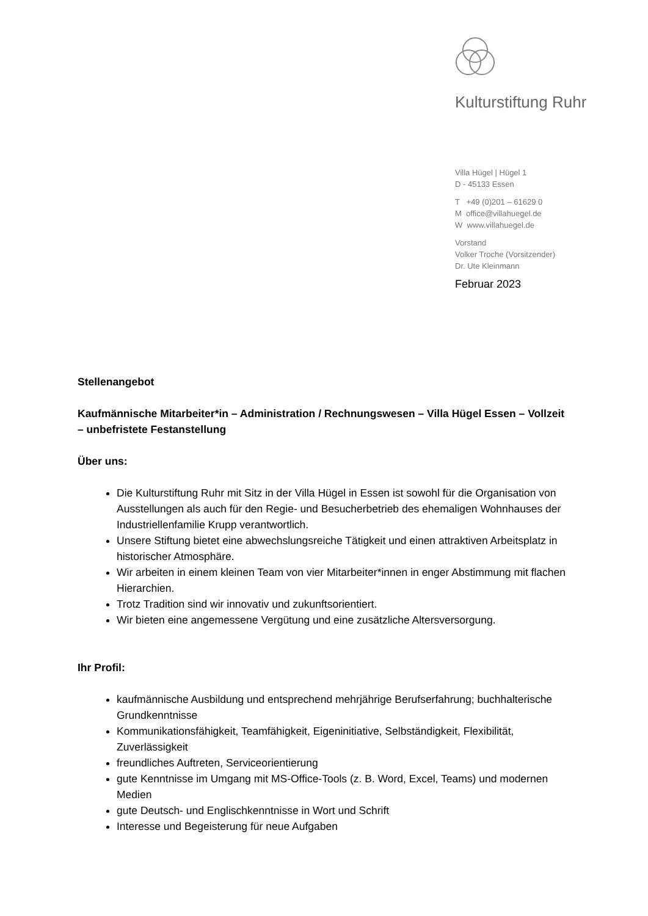Kulturstiftung Ruhr
Villa Hügel | Hügel 1
D - 45133 Essen
T +49 (0)201 – 61629 0
M office@villahuegel.de
W www.villahuegel.de
Vorstand
Volker Troche (Vorsitzender)
Dr. Ute Kleinmann
Februar 2023
Stellenangebot
Kaufmännische Mitarbeiter*in – Administration / Rechnungswesen – Villa Hügel Essen – Vollzeit – unbefristete Festanstellung
Über uns:
Die Kulturstiftung Ruhr mit Sitz in der Villa Hügel in Essen ist sowohl für die Organisation von Ausstellungen als auch für den Regie- und Besucherbetrieb des ehemaligen Wohnhauses der Industriellenfamilie Krupp verantwortlich.
Unsere Stiftung bietet eine abwechslungsreiche Tätigkeit und einen attraktiven Arbeitsplatz in historischer Atmosphäre.
Wir arbeiten in einem kleinen Team von vier Mitarbeiter*innen in enger Abstimmung mit flachen Hierarchien.
Trotz Tradition sind wir innovativ und zukunftsorientiert.
Wir bieten eine angemessene Vergütung und eine zusätzliche Altersversorgung.
Ihr Profil:
kaufmännische Ausbildung und entsprechend mehrjährige Berufserfahrung; buchhalterische Grundkenntnisse
Kommunikationsfähigkeit, Teamfähigkeit, Eigeninitiative, Selbständigkeit, Flexibilität, Zuverlässigkeit
freundliches Auftreten, Serviceorientierung
gute Kenntnisse im Umgang mit MS-Office-Tools (z. B. Word, Excel, Teams) und modernen Medien
gute Deutsch- und Englischkenntnisse in Wort und Schrift
Interesse und Begeisterung für neue Aufgaben